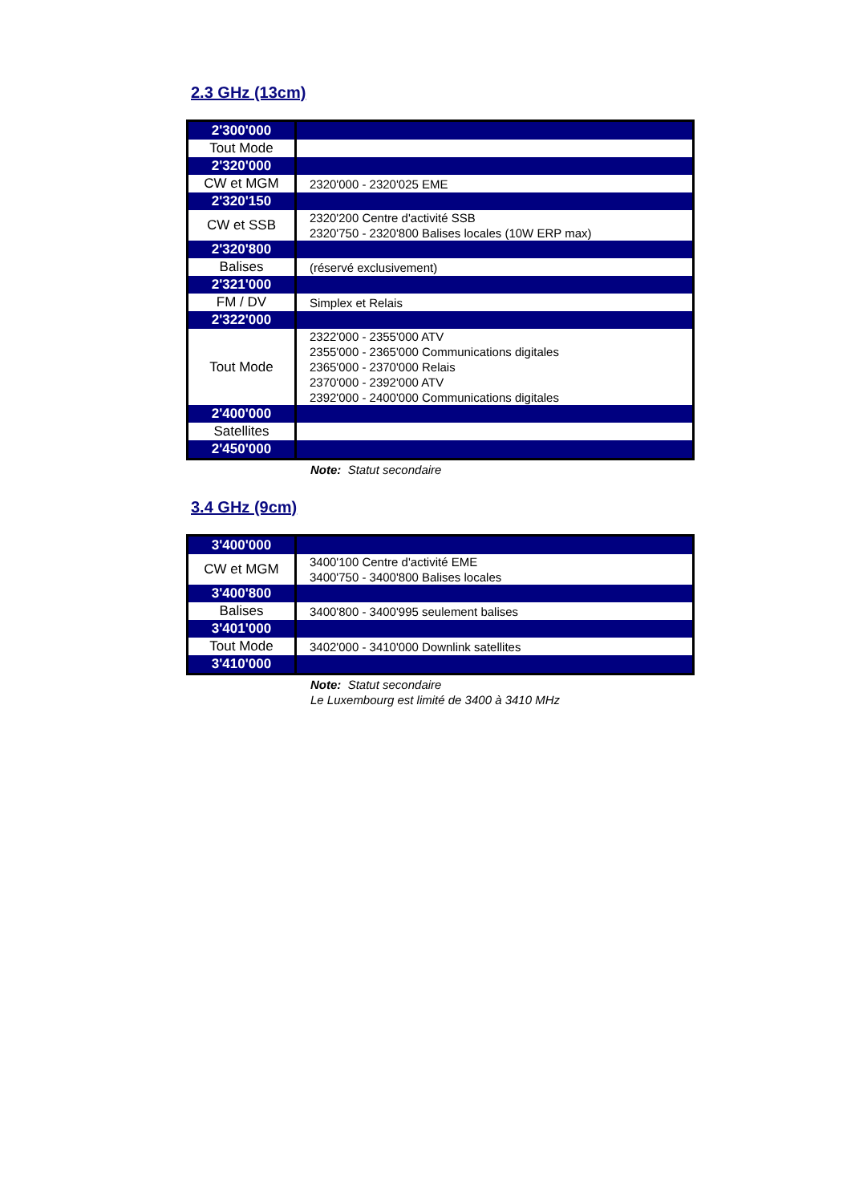2.3 GHz (13cm)
| 2'300'000 | |
| Tout Mode | |
| 2'320'000 | |
| CW et MGM | 2320'000 - 2320'025 EME |
| 2'320'150 | |
| CW et SSB | 2320'200 Centre d'activité SSB 2320'750 - 2320'800 Balises locales (10W ERP max) |
| 2'320'800 | |
| Balises | (réservé exclusivement) |
| 2'321'000 | |
| FM / DV | Simplex et Relais |
| 2'322'000 | |
| Tout Mode | 2322'000 - 2355'000 ATV 2355'000 - 2365'000 Communications digitales 2365'000 - 2370'000 Relais 2370'000 - 2392'000 ATV 2392'000 - 2400'000 Communications digitales |
| 2'400'000 | |
| Satellites | |
| 2'450'000 | |
Note: Statut secondaire
3.4 GHz (9cm)
| 3'400'000 | |
| CW et MGM | 3400'100 Centre d'activité EME 3400'750 - 3400'800 Balises locales |
| 3'400'800 | |
| Balises | 3400'800 - 3400'995 seulement balises |
| 3'401'000 | |
| Tout Mode | 3402'000 - 3410'000 Downlink satellites |
| 3'410'000 | |
Note: Statut secondaire
Le Luxembourg est limité de 3400 à 3410 MHz